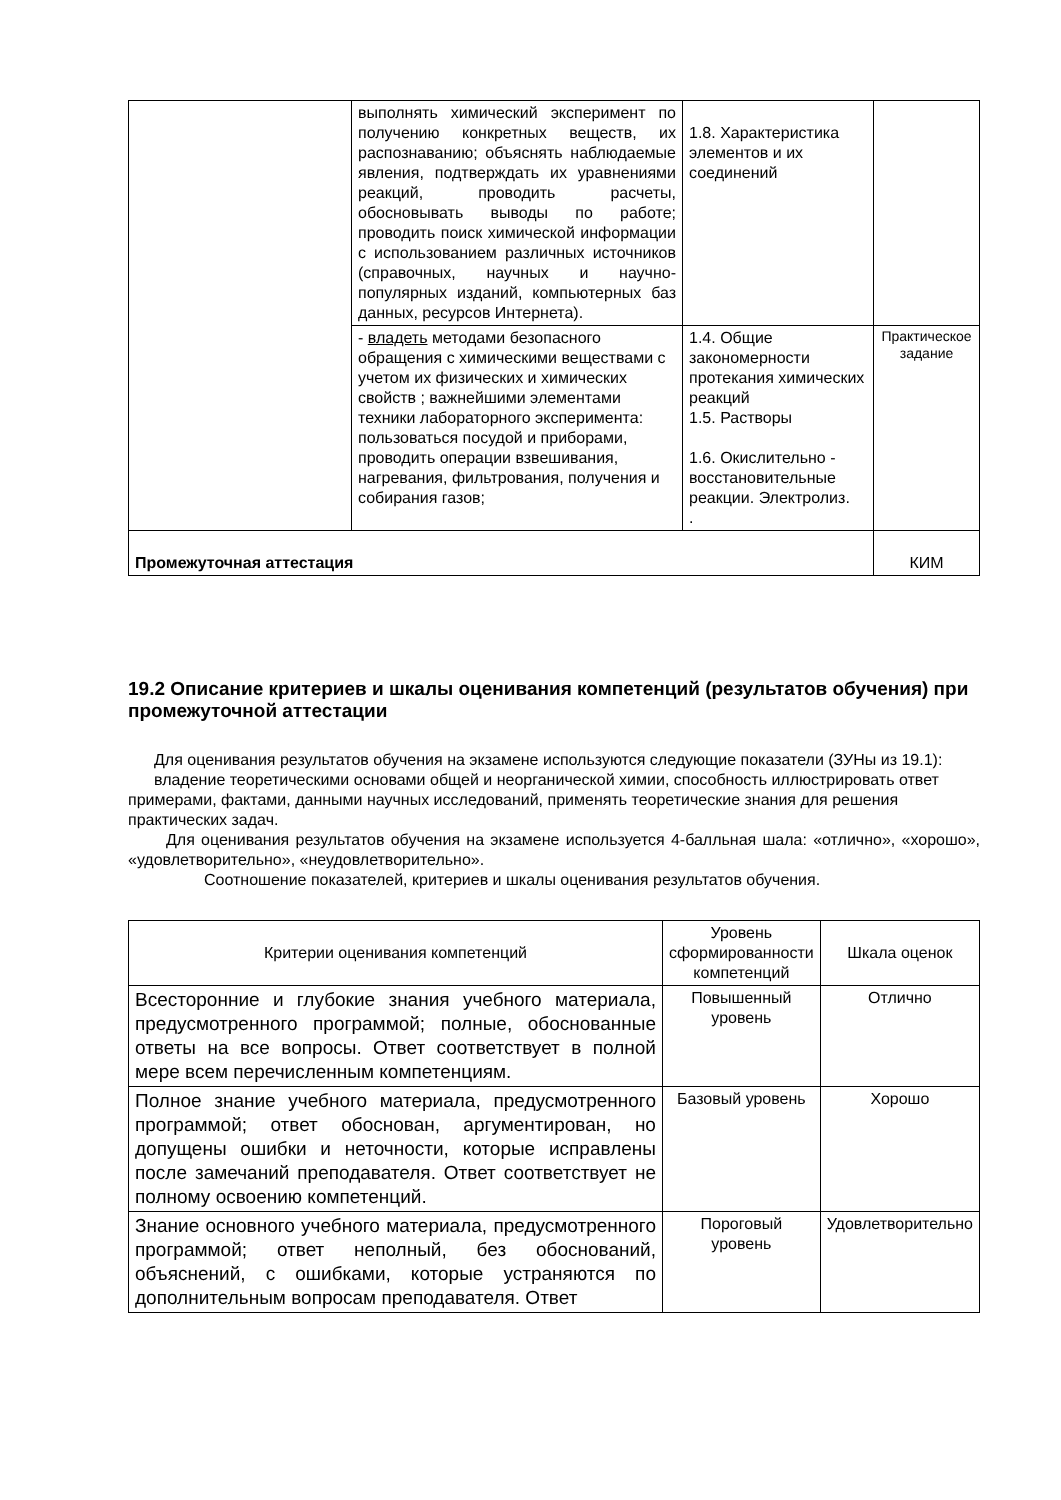| | выполнять химический эксперимент по получению конкретных веществ, их распознаванию; объяснять наблюдаемые явления, подтверждать их уравнениями реакций, проводить расчеты, обосновывать выводы по работе; проводить поиск химической информации с использованием различных источников (справочных, научных и научно-популярных изданий, компьютерных баз данных, ресурсов Интернета). | 1.8. Характеристика элементов и их соединений | |
| | - владеть методами безопасного обращения с химическими веществами с учетом их физических и химических свойств ; важнейшими элементами техники лабораторного эксперимента: пользоваться посудой и приборами, проводить операции взвешивания, нагревания, фильтрования, получения и собирания газов; | 1.4. Общие закономерности протекания химических реакций 1.5. Растворы 1.6. Окислительно - восстановительные реакции. Электролиз. . | Практическое задание |
| Промежуточная аттестация | | | КИМ |
19.2 Описание критериев и шкалы оценивания компетенций (результатов обучения) при промежуточной аттестации
Для оценивания результатов обучения на экзамене используются следующие показатели (ЗУНы из 19.1):
владение теоретическими основами общей и неорганической химии, способность иллюстрировать ответ примерами, фактами, данными научных исследований, применять теоретические знания для решения практических задач.
Для оценивания результатов обучения на экзамене используется 4-балльная шала: «отлично», «хорошо», «удовлетворительно», «неудовлетворительно».
Соотношение показателей, критериев и шкалы оценивания результатов обучения.
| Критерии оценивания компетенций | Уровень сформированности компетенций | Шкала оценок |
| --- | --- | --- |
| Всесторонние и глубокие знания учебного материала, предусмотренного программой; полные, обоснованные ответы на все вопросы. Ответ соответствует в полной мере всем перечисленным компетенциям. | Повышенный уровень | Отлично |
| Полное знание учебного материала, предусмотренного программой; ответ обоснован, аргументирован, но допущены ошибки и неточности, которые исправлены после замечаний преподавателя. Ответ соответствует не полному освоению компетенций. | Базовый уровень | Хорошо |
| Знание основного учебного материала, предусмотренного программой; ответ неполный, без обоснований, объяснений, с ошибками, которые устраняются по дополнительным вопросам преподавателя. Ответ | Пороговый уровень | Удовлетворительно |